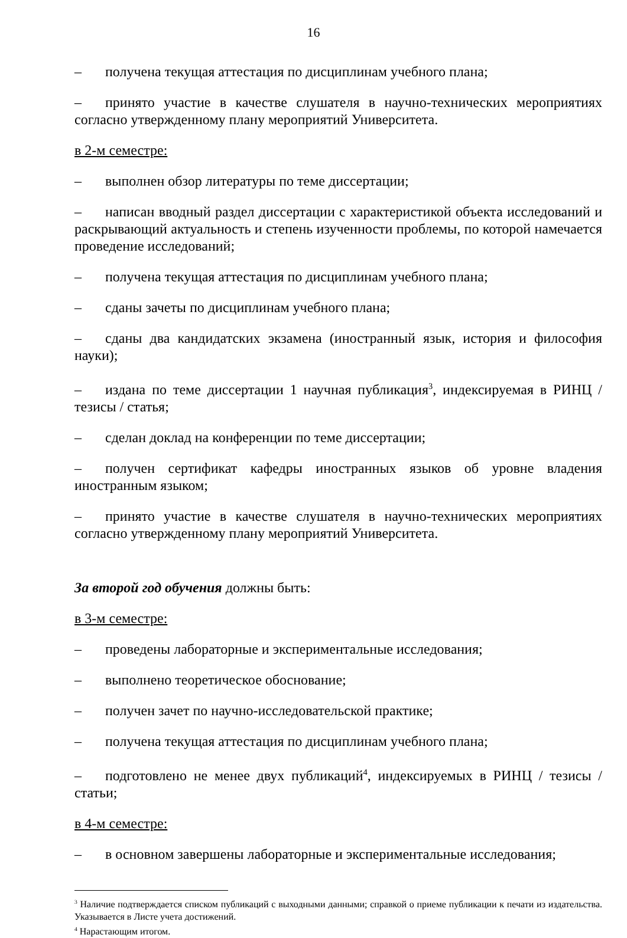16
– получена текущая аттестация по дисциплинам учебного плана;
– принято участие в качестве слушателя в научно-технических мероприятиях согласно утвержденному плану мероприятий Университета.
в 2-м семестре:
– выполнен обзор литературы по теме диссертации;
– написан вводный раздел диссертации с характеристикой объекта исследований и раскрывающий актуальность и степень изученности проблемы, по которой намечается проведение исследований;
– получена текущая аттестация по дисциплинам учебного плана;
– сданы зачеты по дисциплинам учебного плана;
– сданы два кандидатских экзамена (иностранный язык, история и философия науки);
– издана по теме диссертации 1 научная публикация<sup>3</sup>, индексируемая в РИНЦ / тезисы / статья;
– сделан доклад на конференции по теме диссертации;
– получен сертификат кафедры иностранных языков об уровне владения иностранным языком;
– принято участие в качестве слушателя в научно-технических мероприятиях согласно утвержденному плану мероприятий Университета.
За второй год обучения должны быть:
в 3-м семестре:
– проведены лабораторные и экспериментальные исследования;
– выполнено теоретическое обоснование;
– получен зачет по научно-исследовательской практике;
– получена текущая аттестация по дисциплинам учебного плана;
– подготовлено не менее двух публикаций<sup>4</sup>, индексируемых в РИНЦ / тезисы / статьи;
в 4-м семестре:
– в основном завершены лабораторные и экспериментальные исследования;
<sup>3</sup> Наличие подтверждается списком публикаций с выходными данными; справкой о приеме публикации к печати из издательства. Указывается в Листе учета достижений.
<sup>4</sup> Нарастающим итогом.